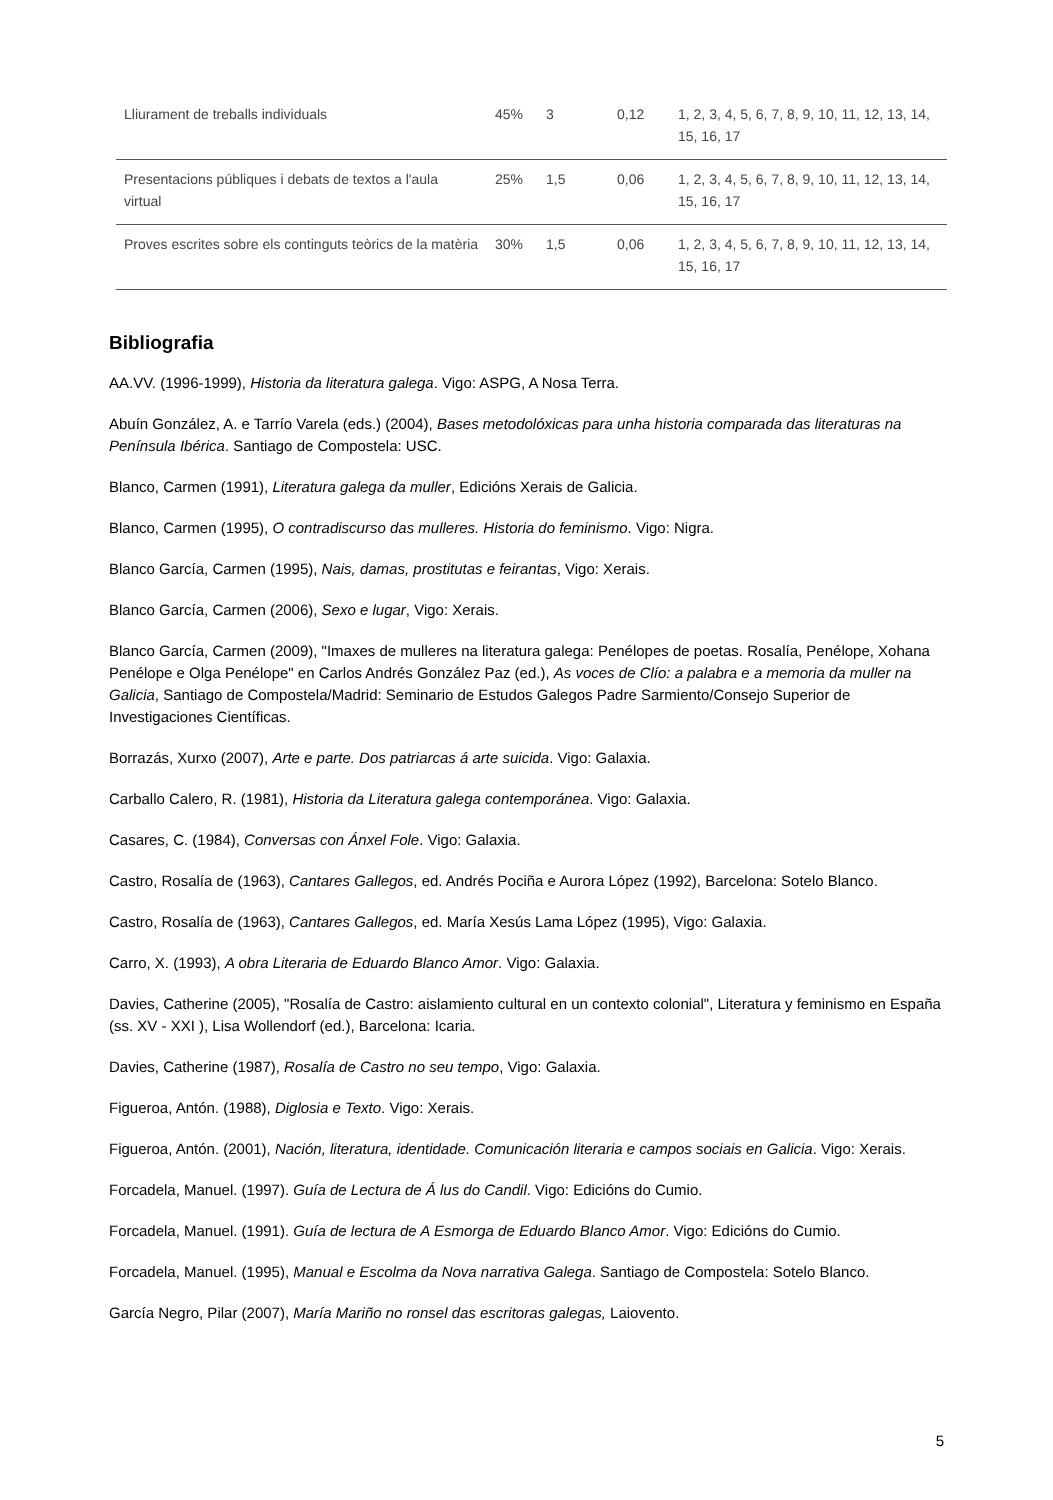| Lliurament de treballs individuals | 45% | 3 | 0,12 | 1, 2, 3, 4, 5, 6, 7, 8, 9, 10, 11, 12, 13, 14, 15, 16, 17 |
| Presentacions públiques i debats de textos a l'aula virtual | 25% | 1,5 | 0,06 | 1, 2, 3, 4, 5, 6, 7, 8, 9, 10, 11, 12, 13, 14, 15, 16, 17 |
| Proves escrites sobre els continguts teòrics de la matèria | 30% | 1,5 | 0,06 | 1, 2, 3, 4, 5, 6, 7, 8, 9, 10, 11, 12, 13, 14, 15, 16, 17 |
Bibliografia
AA.VV. (1996-1999), Historia da literatura galega. Vigo: ASPG, A Nosa Terra.
Abuín González, A. e Tarrío Varela (eds.) (2004), Bases metodolóxicas para unha historia comparada das literaturas na Península Ibérica. Santiago de Compostela: USC.
Blanco, Carmen (1991), Literatura galega da muller, Edicións Xerais de Galicia.
Blanco, Carmen (1995), O contradiscurso das mulleres. Historia do feminismo. Vigo: Nigra.
Blanco García, Carmen (1995), Nais, damas, prostitutas e feirantas, Vigo: Xerais.
Blanco García, Carmen (2006), Sexo e lugar, Vigo: Xerais.
Blanco García, Carmen (2009), "Imaxes de mulleres na literatura galega: Penélopes de poetas. Rosalía, Penélope, Xohana Penélope e Olga Penélope" en Carlos Andrés González Paz (ed.), As voces de Clío: a palabra e a memoria da muller na Galicia, Santiago de Compostela/Madrid: Seminario de Estudos Galegos Padre Sarmiento/Consejo Superior de Investigaciones Científicas.
Borrazás, Xurxo (2007), Arte e parte. Dos patriarcas á arte suicida. Vigo: Galaxia.
Carballo Calero, R. (1981), Historia da Literatura galega contemporánea. Vigo: Galaxia.
Casares, C. (1984), Conversas con Ánxel Fole. Vigo: Galaxia.
Castro, Rosalía de (1963), Cantares Gallegos, ed. Andrés Pociña e Aurora López (1992), Barcelona: Sotelo Blanco.
Castro, Rosalía de (1963), Cantares Gallegos, ed. María Xesús Lama López (1995), Vigo: Galaxia.
Carro, X. (1993), A obra Literaria de Eduardo Blanco Amor. Vigo: Galaxia.
Davies, Catherine (2005), "Rosalía de Castro: aislamiento cultural en un contexto colonial", Literatura y feminismo en España (ss. XV - XXI ), Lisa Wollendorf (ed.), Barcelona: Icaria.
Davies, Catherine (1987), Rosalía de Castro no seu tempo, Vigo: Galaxia.
Figueroa, Antón. (1988), Diglosia e Texto. Vigo: Xerais.
Figueroa, Antón. (2001), Nación, literatura, identidade. Comunicación literaria e campos sociais en Galicia. Vigo: Xerais.
Forcadela, Manuel. (1997). Guía de Lectura de Á lus do Candil. Vigo: Edicións do Cumio.
Forcadela, Manuel. (1991). Guía de lectura de A Esmorga de Eduardo Blanco Amor. Vigo: Edicións do Cumio.
Forcadela, Manuel. (1995), Manual e Escolma da Nova narrativa Galega. Santiago de Compostela: Sotelo Blanco.
García Negro, Pilar (2007), María Mariño no ronsel das escritoras galegas, Laiovento.
5